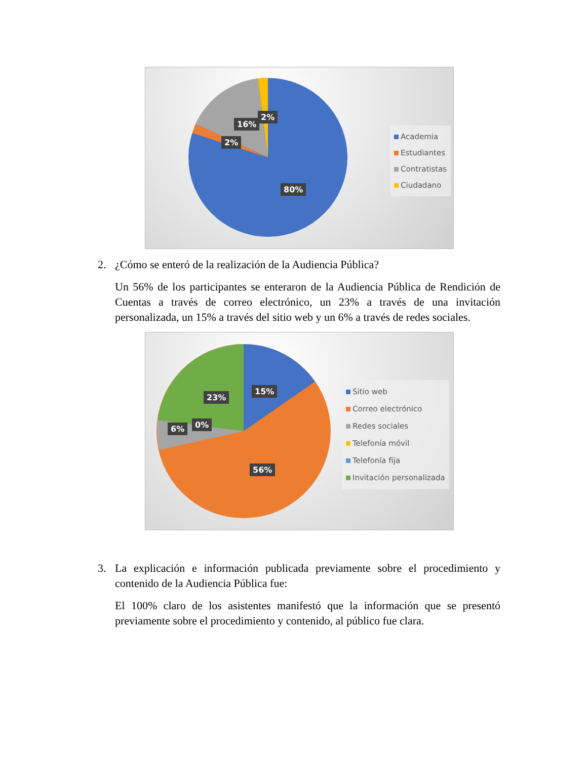16%
2%
2%
80%
Academia
Estudiantes
Contratistas
Ciudadano
2. ¿Cómo se enteró de la realización de la Audiencia Pública?
Un 56% de los participantes se enteraron de la Audiencia Pública de Rendición de Cuentas a través de correo electrónico, un 23% a través de una invitación personalizada, un 15% a través del sitio web y un 6% a través de redes sociales.
23%
15%
6% 0%
56%
Sitio web
Correo electrónico
Redes sociales
Telefonía móvil
Telefonía fija
Invitación personalizada
3. La explicación e información publicada previamente sobre el procedimiento y contenido de la Audiencia Pública fue:
El 100% claro de los asistentes manifestó que la información que se presentó previamente sobre el procedimiento y contenido, al público fue clara.